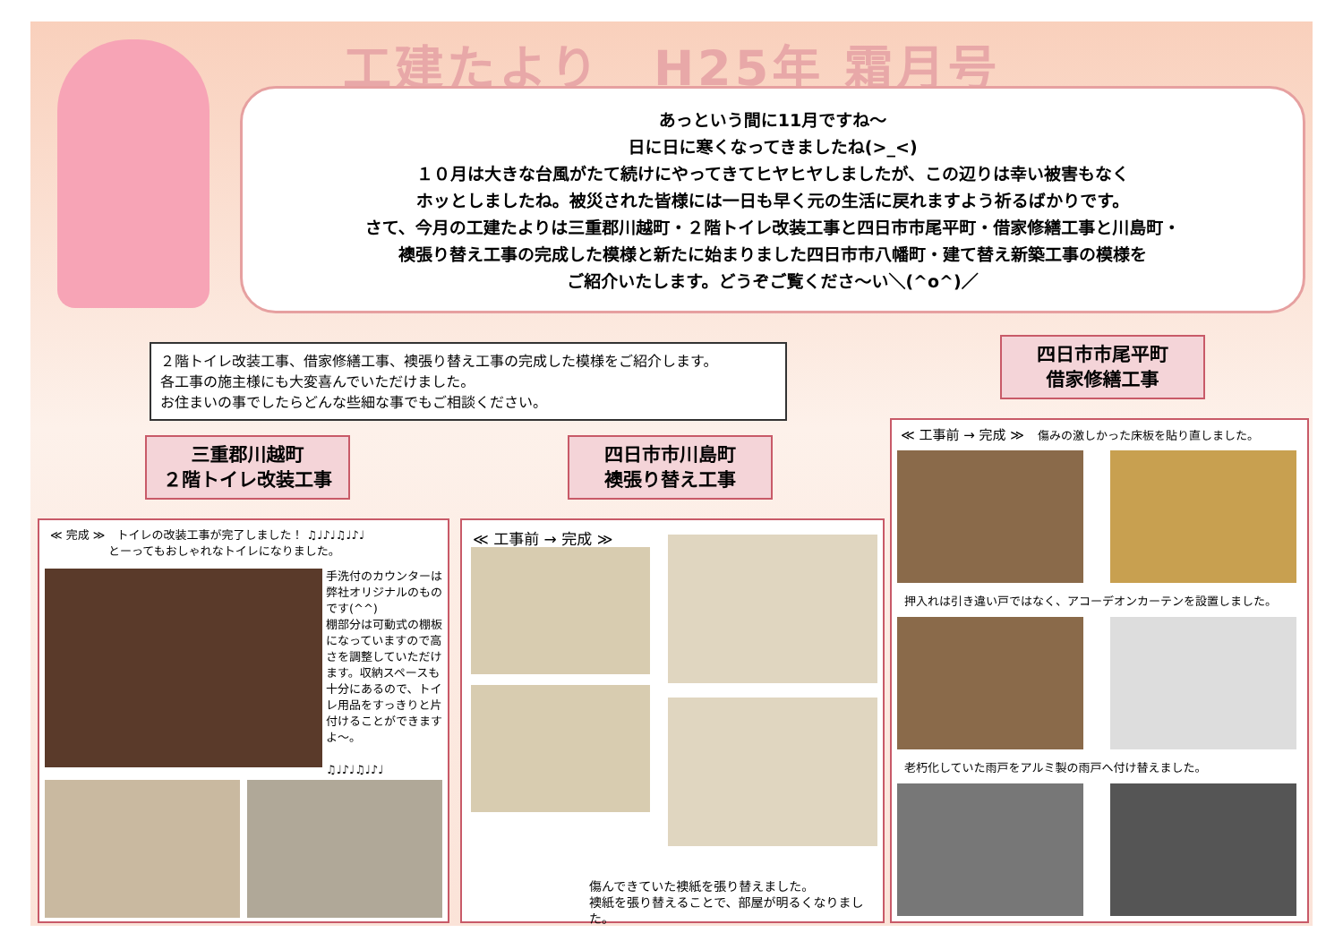工建たより　H25年 霜月号
あっという間に11月ですね～
日に日に寒くなってきましたね(>_<)
１０月は大きな台風がたて続けにやってきてヒヤヒヤしましたが、この辺りは幸い被害もなく
ホッとしましたね。被災された皆様には一日も早く元の生活に戻れますよう祈るばかりです。
さて、今月の工建たよりは三重郡川越町・２階トイレ改装工事と四日市市尾平町・借家修繕工事と川島町・
襖張り替え工事の完成した模様と新たに始まりました四日市市八幡町・建て替え新築工事の模様を
ご紹介いたします。どうぞご覧くださ～い＼(^o^)／
２階トイレ改装工事、借家修繕工事、襖張り替え工事の完成した模様をご紹介します。
各工事の施主様にも大変喜んでいただけました。
お住まいの事でしたらどんな些細な事でもご相談ください。
四日市市尾平町
借家修繕工事
三重郡川越町
２階トイレ改装工事
四日市市川島町
襖張り替え工事
≪ 完成 ≫　トイレの改装工事が完了しました！ ♫♩♪♩♫♩♪♩
　　　　　とーってもおしゃれなトイレになりました。
手洗付のカウンターは弊社オリジナルのものです(^^)
棚部分は可動式の棚板になっていますので高さを調整していただけます。収納スペースも十分にあるので、トイレ用品をすっきりと片付けることができますよ～。
♫♩♪♩♫♩♪♩
≪ 工事前 → 完成 ≫
傷んできていた襖紙を張り替えました。
襖紙を張り替えることで、部屋が明るくなりました。
≪ 工事前 → 完成 ≫　傷みの激しかった床板を貼り直しました。
押入れは引き違い戸ではなく、アコーデオンカーテンを設置しました。
老朽化していた雨戸をアルミ製の雨戸へ付け替えました。